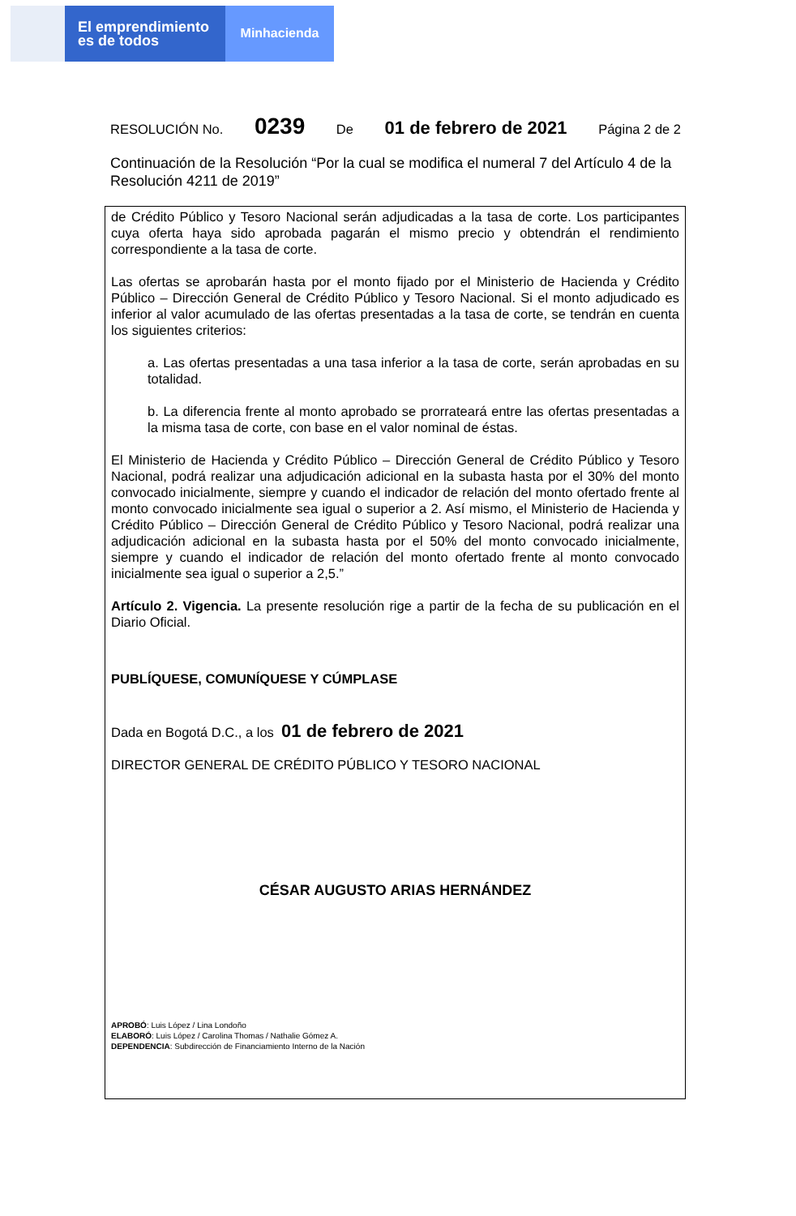El emprendimiento
es de todos
Minhacienda
RESOLUCIÓN No. 0239 De 01 de febrero de 2021 Página 2 de 2
Continuación de la Resolución “Por la cual se modifica el numeral 7 del Artículo 4 de la Resolución 4211 de 2019”
de Crédito Público y Tesoro Nacional serán adjudicadas a la tasa de corte. Los participantes cuya oferta haya sido aprobada pagarán el mismo precio y obtendrán el rendimiento correspondiente a la tasa de corte.
Las ofertas se aprobarán hasta por el monto fijado por el Ministerio de Hacienda y Crédito Público – Dirección General de Crédito Público y Tesoro Nacional. Si el monto adjudicado es inferior al valor acumulado de las ofertas presentadas a la tasa de corte, se tendrán en cuenta los siguientes criterios:
a. Las ofertas presentadas a una tasa inferior a la tasa de corte, serán aprobadas en su totalidad.
b. La diferencia frente al monto aprobado se prorrateará entre las ofertas presentadas a la misma tasa de corte, con base en el valor nominal de éstas.
El Ministerio de Hacienda y Crédito Público – Dirección General de Crédito Público y Tesoro Nacional, podrá realizar una adjudicación adicional en la subasta hasta por el 30% del monto convocado inicialmente, siempre y cuando el indicador de relación del monto ofertado frente al monto convocado inicialmente sea igual o superior a 2. Así mismo, el Ministerio de Hacienda y Crédito Público – Dirección General de Crédito Público y Tesoro Nacional, podrá realizar una adjudicación adicional en la subasta hasta por el 50% del monto convocado inicialmente, siempre y cuando el indicador de relación del monto ofertado frente al monto convocado inicialmente sea igual o superior a 2,5.”
Artículo 2. Vigencia. La presente resolución rige a partir de la fecha de su publicación en el Diario Oficial.
PUBLÍQUESE, COMUNÍQUESE Y CÚMPLASE
Dada en Bogotá D.C., a los 01 de febrero de 2021
DIRECTOR GENERAL DE CRÉDITO PÚBLICO Y TESORO NACIONAL
CÉSAR AUGUSTO ARIAS HERNÁNDEZ
APROBÓ: Luis López / Lina Londoño
ELABORÓ: Luis López / Carolina Thomas / Nathalie Gómez A.
DEPENDENCIA: Subdirección de Financiamiento Interno de la Nación